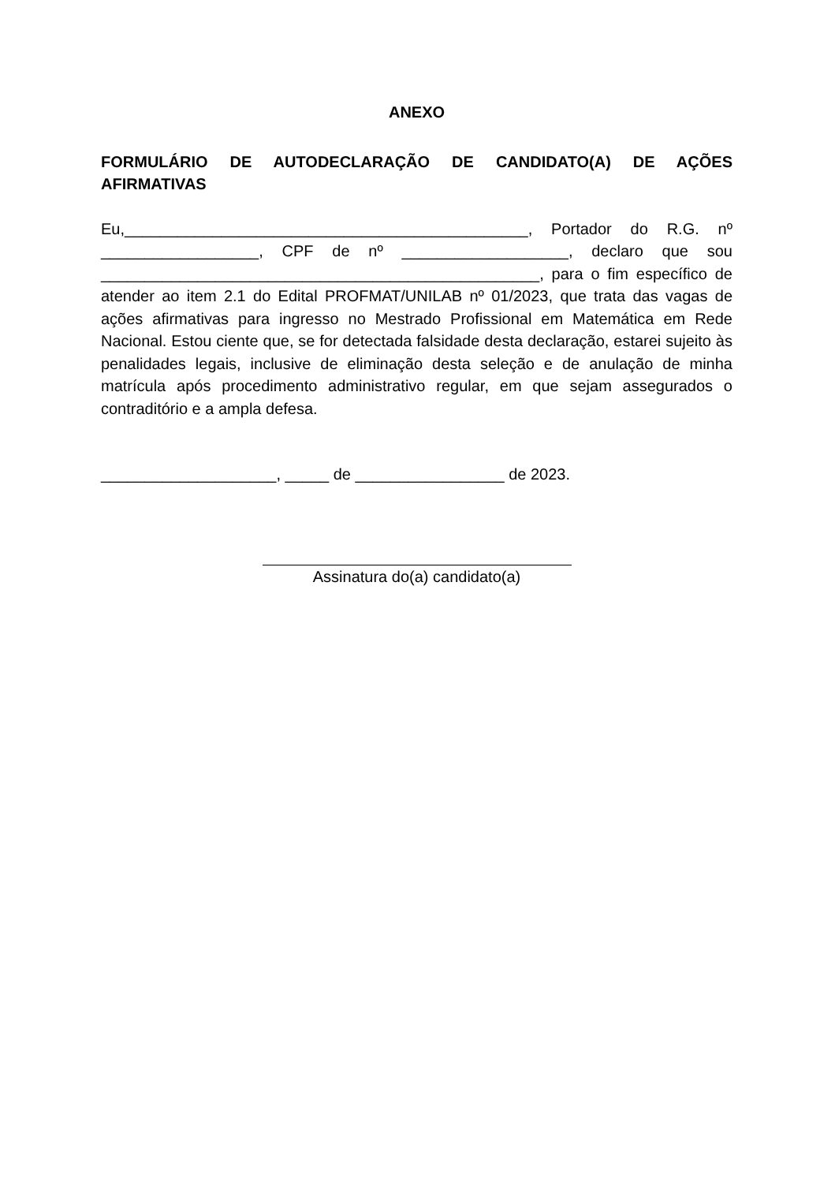ANEXO
FORMULÁRIO DE AUTODECLARAÇÃO DE CANDIDATO(A) DE AÇÕES AFIRMATIVAS
Eu,______________________________________________, Portador do R.G. nº __________________, CPF de nº ___________________, declaro que sou __________________________________________________, para o fim específico de atender ao item 2.1 do Edital PROFMAT/UNILAB nº 01/2023, que trata das vagas de ações afirmativas para ingresso no Mestrado Profissional em Matemática em Rede Nacional. Estou ciente que, se for detectada falsidade desta declaração, estarei sujeito às penalidades legais, inclusive de eliminação desta seleção e de anulação de minha matrícula após procedimento administrativo regular, em que sejam assegurados o contraditório e a ampla defesa.
____________________, _____ de _________________ de 2023.
Assinatura do(a) candidato(a)